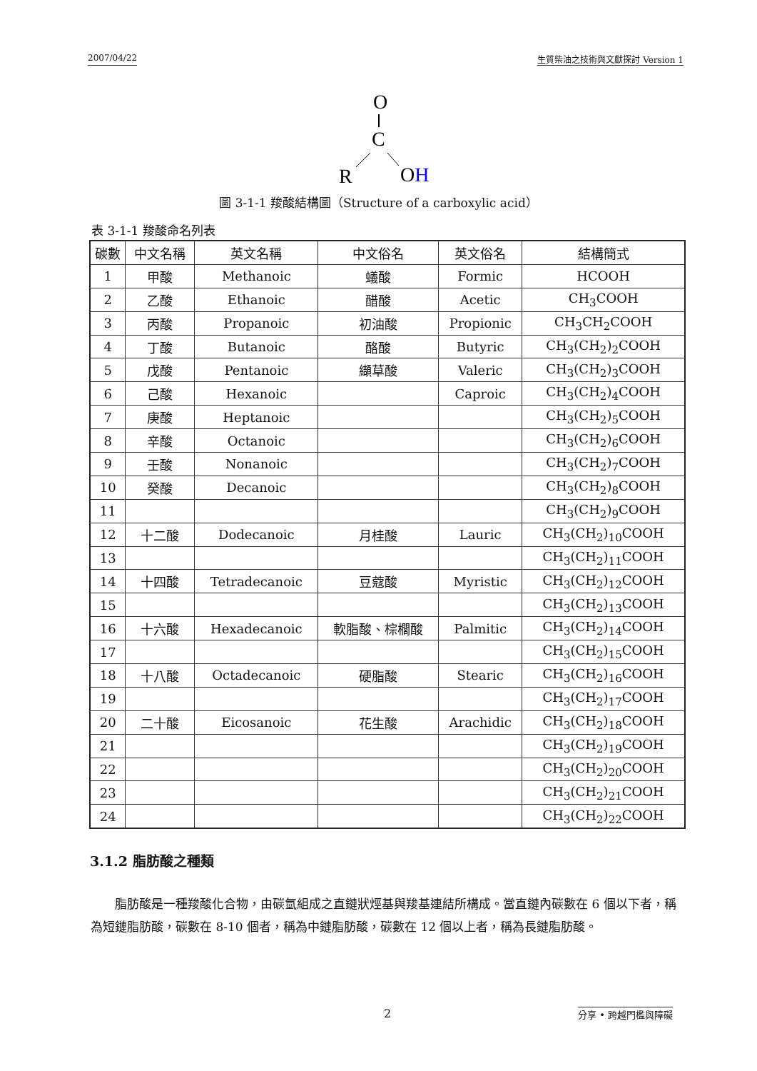2007/04/22 生質柴油之技術與文獻探討 Version 1
O
C
R
OH
圖 3-1-1 羧酸結構圖（Structure of a carboxylic acid）
表 3-1-1 羧酸命名列表
| 碳數 | 中文名稱 | 英文名稱 | 中文俗名 | 英文俗名 | 結構簡式 |
| --- | --- | --- | --- | --- | --- |
| 1 | 甲酸 | Methanoic | 蟻酸 | Formic | HCOOH |
| 2 | 乙酸 | Ethanoic | 醋酸 | Acetic | CH<sub>3</sub>COOH |
| 3 | 丙酸 | Propanoic | 初油酸 | Propionic | CH<sub>3</sub>CH<sub>2</sub>COOH |
| 4 | 丁酸 | Butanoic | 酪酸 | Butyric | CH<sub>3</sub>(CH<sub>2</sub>)<sub>2</sub>COOH |
| 5 | 戊酸 | Pentanoic | 纈草酸 | Valeric | CH<sub>3</sub>(CH<sub>2</sub>)<sub>3</sub>COOH |
| 6 | 己酸 | Hexanoic | | Caproic | CH<sub>3</sub>(CH<sub>2</sub>)<sub>4</sub>COOH |
| 7 | 庚酸 | Heptanoic | | | CH<sub>3</sub>(CH<sub>2</sub>)<sub>5</sub>COOH |
| 8 | 辛酸 | Octanoic | | | CH<sub>3</sub>(CH<sub>2</sub>)<sub>6</sub>COOH |
| 9 | 壬酸 | Nonanoic | | | CH<sub>3</sub>(CH<sub>2</sub>)<sub>7</sub>COOH |
| 10 | 癸酸 | Decanoic | | | CH<sub>3</sub>(CH<sub>2</sub>)<sub>8</sub>COOH |
| 11 | | | | | CH<sub>3</sub>(CH<sub>2</sub>)<sub>9</sub>COOH |
| 12 | 十二酸 | Dodecanoic | 月桂酸 | Lauric | CH<sub>3</sub>(CH<sub>2</sub>)<sub>10</sub>COOH |
| 13 | | | | | CH<sub>3</sub>(CH<sub>2</sub>)<sub>11</sub>COOH |
| 14 | 十四酸 | Tetradecanoic | 豆蔻酸 | Myristic | CH<sub>3</sub>(CH<sub>2</sub>)<sub>12</sub>COOH |
| 15 | | | | | CH<sub>3</sub>(CH<sub>2</sub>)<sub>13</sub>COOH |
| 16 | 十六酸 | Hexadecanoic | 軟脂酸、棕櫚酸 | Palmitic | CH<sub>3</sub>(CH<sub>2</sub>)<sub>14</sub>COOH |
| 17 | | | | | CH<sub>3</sub>(CH<sub>2</sub>)<sub>15</sub>COOH |
| 18 | 十八酸 | Octadecanoic | 硬脂酸 | Stearic | CH<sub>3</sub>(CH<sub>2</sub>)<sub>16</sub>COOH |
| 19 | | | | | CH<sub>3</sub>(CH<sub>2</sub>)<sub>17</sub>COOH |
| 20 | 二十酸 | Eicosanoic | 花生酸 | Arachidic | CH<sub>3</sub>(CH<sub>2</sub>)<sub>18</sub>COOH |
| 21 | | | | | CH<sub>3</sub>(CH<sub>2</sub>)<sub>19</sub>COOH |
| 22 | | | | | CH<sub>3</sub>(CH<sub>2</sub>)<sub>20</sub>COOH |
| 23 | | | | | CH<sub>3</sub>(CH<sub>2</sub>)<sub>21</sub>COOH |
| 24 | | | | | CH<sub>3</sub>(CH<sub>2</sub>)<sub>22</sub>COOH |
3.1.2 脂肪酸之種類
脂肪酸是一種羧酸化合物，由碳氫組成之直鏈狀烴基與羧基連結所構成。當直鏈內碳數在 6 個以下者，稱為短鏈脂肪酸，碳數在 8-10 個者，稱為中鏈脂肪酸，碳數在 12 個以上者，稱為長鏈脂肪酸。
2 分享 • 跨越門檻與障礙